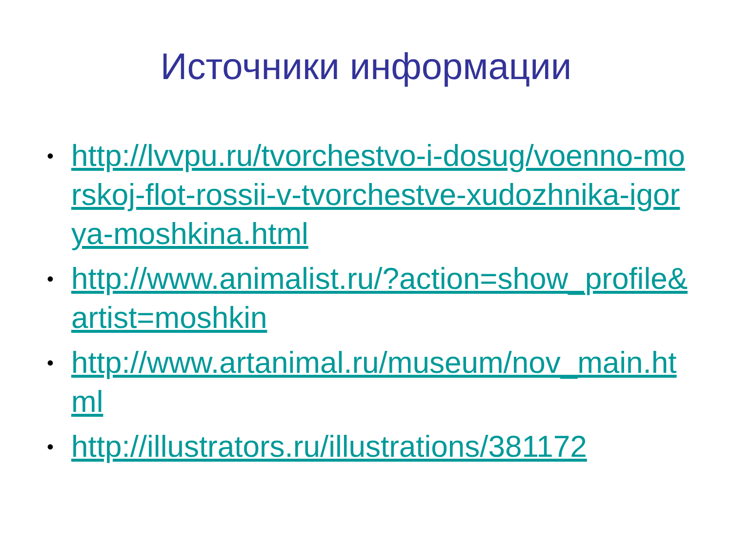Источники информации
• http://lvvpu.ru/tvorchestvo-i-dosug/voenno-morskoj-flot-rossii-v-tvorchestve-xudozhnika-igorya-moshkina.html
• http://www.animalist.ru/?action=show_profile&artist=moshkin
• http://www.artanimal.ru/museum/nov_main.html
• http://illustrators.ru/illustrations/381172